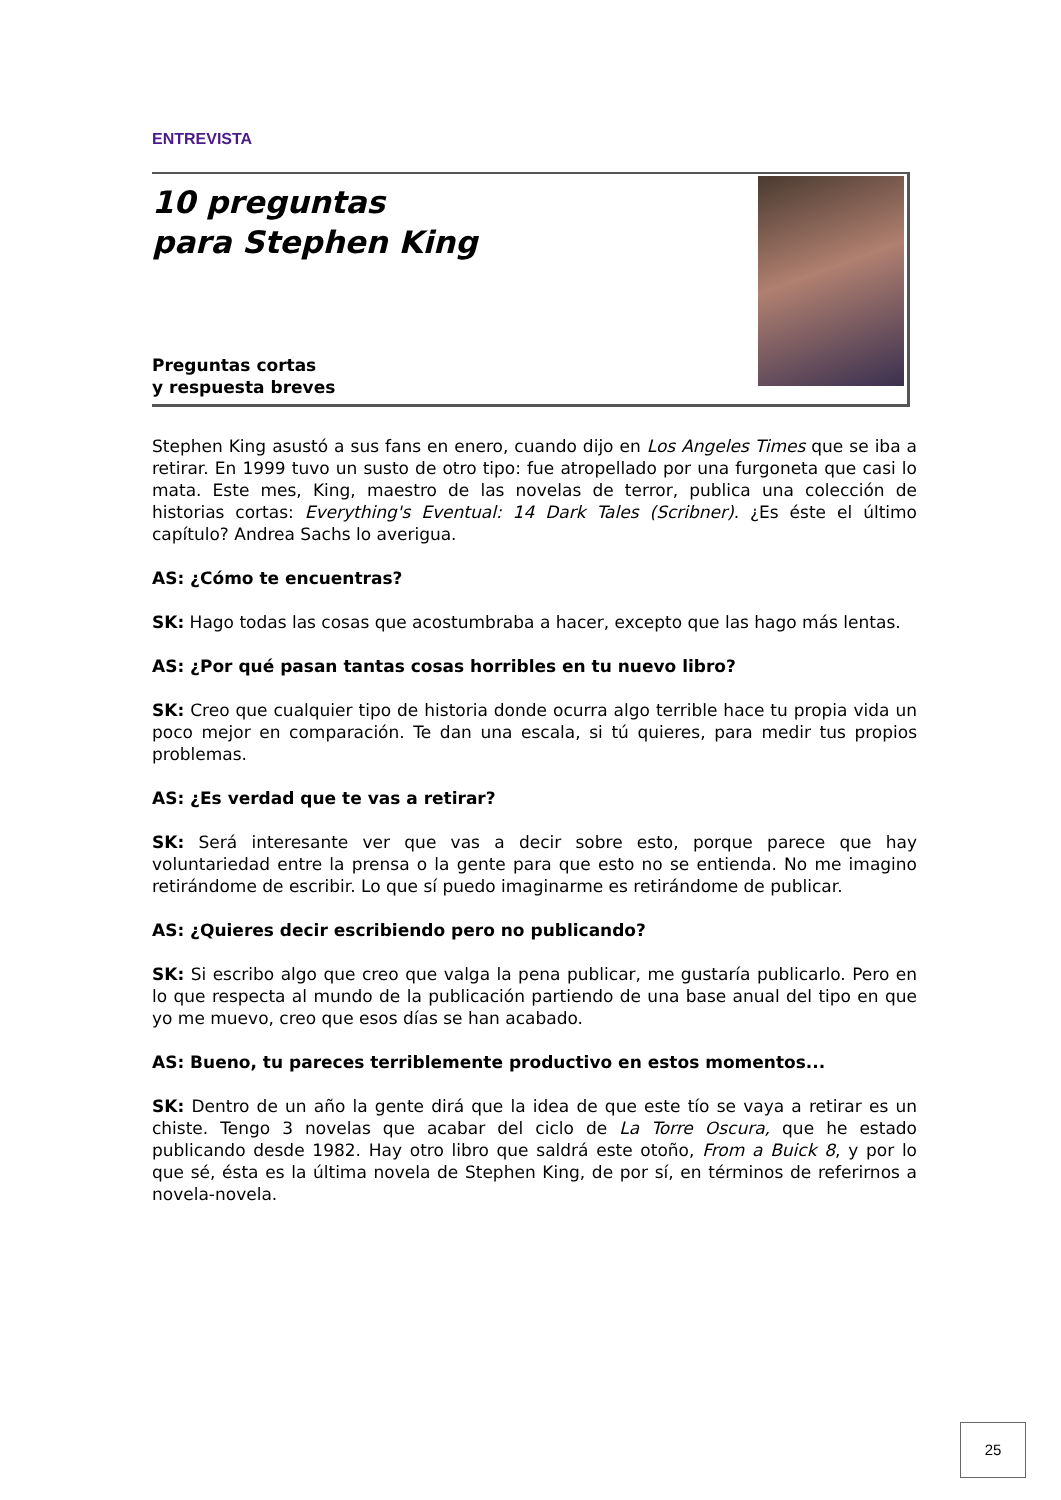ENTREVISTA
10 preguntas
para Stephen King
Preguntas cortas
y respuesta breves
Stephen King asustó a sus fans en enero, cuando dijo en Los Angeles Times que se iba a retirar. En 1999 tuvo un susto de otro tipo: fue atropellado por una furgoneta que casi lo mata. Este mes, King, maestro de las novelas de terror, publica una colección de historias cortas: Everything's Eventual: 14 Dark Tales (Scribner). ¿Es éste el último capítulo? Andrea Sachs lo averigua.
AS: ¿Cómo te encuentras?
SK: Hago todas las cosas que acostumbraba a hacer, excepto que las hago más lentas.
AS: ¿Por qué pasan tantas cosas horribles en tu nuevo libro?
SK: Creo que cualquier tipo de historia donde ocurra algo terrible hace tu propia vida un poco mejor en comparación. Te dan una escala, si tú quieres, para medir tus propios problemas.
AS: ¿Es verdad que te vas a retirar?
SK: Será interesante ver que vas a decir sobre esto, porque parece que hay voluntariedad entre la prensa o la gente para que esto no se entienda. No me imagino retirándome de escribir. Lo que sí puedo imaginarme es retirándome de publicar.
AS: ¿Quieres decir escribiendo pero no publicando?
SK: Si escribo algo que creo que valga la pena publicar, me gustaría publicarlo. Pero en lo que respecta al mundo de la publicación partiendo de una base anual del tipo en que yo me muevo, creo que esos días se han acabado.
AS: Bueno, tu pareces terriblemente productivo en estos momentos...
SK: Dentro de un año la gente dirá que la idea de que este tío se vaya a retirar es un chiste. Tengo 3 novelas que acabar del ciclo de La Torre Oscura, que he estado publicando desde 1982. Hay otro libro que saldrá este otoño, From a Buick 8, y por lo que sé, ésta es la última novela de Stephen King, de por sí, en términos de referirnos a novela-novela.
25